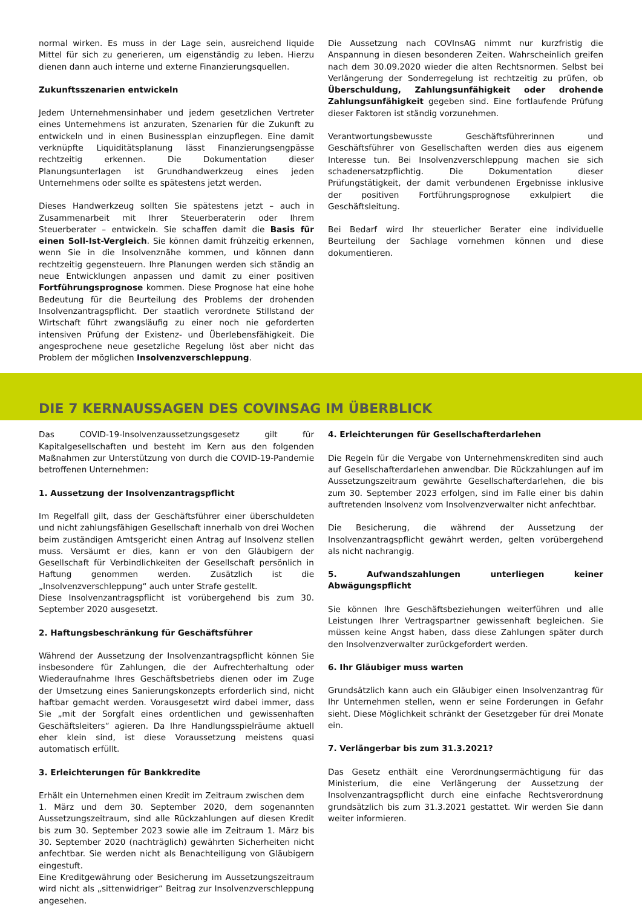normal wirken. Es muss in der Lage sein, ausreichend liquide Mittel für sich zu generieren, um eigenständig zu leben. Hierzu dienen dann auch interne und externe Finanzierungsquellen.
Zukunftsszenarien entwickeln
Jedem Unternehmensinhaber und jedem gesetzlichen Vertreter eines Unternehmens ist anzuraten, Szenarien für die Zukunft zu entwickeln und in einen Businessplan einzupflegen. Eine damit verknüpfte Liquiditätsplanung lässt Finanzierungsengpässe rechtzeitig erkennen. Die Dokumentation dieser Planungsunterlagen ist Grundhandwerkzeug eines jeden Unternehmens oder sollte es spätestens jetzt werden.
Dieses Handwerkzeug sollten Sie spätestens jetzt – auch in Zusammenarbeit mit Ihrer Steuerberaterin oder Ihrem Steuerberater – entwickeln. Sie schaffen damit die Basis für einen Soll-Ist-Vergleich. Sie können damit frühzeitig erkennen, wenn Sie in die Insolvenznähe kommen, und können dann rechtzeitig gegensteuern. Ihre Planungen werden sich ständig an neue Entwicklungen anpassen und damit zu einer positiven Fortführungsprognose kommen. Diese Prognose hat eine hohe Bedeutung für die Beurteilung des Problems der drohenden Insolvenzantragspflicht. Der staatlich verordnete Stillstand der Wirtschaft führt zwangsläufig zu einer noch nie geforderten intensiven Prüfung der Existenz- und Überlebensfähigkeit. Die angesprochene neue gesetzliche Regelung löst aber nicht das Problem der möglichen Insolvenzverschleppung.
Die Aussetzung nach COVInsAG nimmt nur kurzfristig die Anspannung in diesen besonderen Zeiten. Wahrscheinlich greifen nach dem 30.09.2020 wieder die alten Rechtsnormen. Selbst bei Verlängerung der Sonderregelung ist rechtzeitig zu prüfen, ob Überschuldung, Zahlungsunfähigkeit oder drohende Zahlungsunfähigkeit gegeben sind. Eine fortlaufende Prüfung dieser Faktoren ist ständig vorzunehmen.
Verantwortungsbewusste Geschäftsführerinnen und Geschäftsführer von Gesellschaften werden dies aus eigenem Interesse tun. Bei Insolvenzverschleppung machen sie sich schadenersatzpflichtig. Die Dokumentation dieser Prüfungstätigkeit, der damit verbundenen Ergebnisse inklusive der positiven Fortführungsprognose exkulpiert die Geschäftsleitung.
Bei Bedarf wird Ihr steuerlicher Berater eine individuelle Beurteilung der Sachlage vornehmen können und diese dokumentieren.
DIE 7 KERNAUSSAGEN DES COVINSAG IM ÜBERBLICK
Das COVID-19-Insolvenzaussetzungsgesetz gilt für Kapitalgesellschaften und besteht im Kern aus den folgenden Maßnahmen zur Unterstützung von durch die COVID-19-Pandemie betroffenen Unternehmen:
1. Aussetzung der Insolvenzantragspflicht
Im Regelfall gilt, dass der Geschäftsführer einer überschuldeten und nicht zahlungsfähigen Gesellschaft innerhalb von drei Wochen beim zuständigen Amtsgericht einen Antrag auf Insolvenz stellen muss. Versäumt er dies, kann er von den Gläubigern der Gesellschaft für Verbindlichkeiten der Gesellschaft persönlich in Haftung genommen werden. Zusätzlich ist die „Insolvenzverschleppung“ auch unter Strafe gestellt.
Diese Insolvenzantragspflicht ist vorübergehend bis zum 30. September 2020 ausgesetzt.
2. Haftungsbeschränkung für Geschäftsführer
Während der Aussetzung der Insolvenzantragspflicht können Sie insbesondere für Zahlungen, die der Aufrechterhaltung oder Wiederaufnahme Ihres Geschäftsbetriebs dienen oder im Zuge der Umsetzung eines Sanierungskonzepts erforderlich sind, nicht haftbar gemacht werden. Vorausgesetzt wird dabei immer, dass Sie „mit der Sorgfalt eines ordentlichen und gewissenhaften Geschäftsleiters“ agieren. Da Ihre Handlungsspielräume aktuell eher klein sind, ist diese Voraussetzung meistens quasi automatisch erfüllt.
3. Erleichterungen für Bankkredite
Erhält ein Unternehmen einen Kredit im Zeitraum zwischen dem
1. März und dem 30. September 2020, dem sogenannten Aussetzungszeitraum, sind alle Rückzahlungen auf diesen Kredit bis zum 30. September 2023 sowie alle im Zeitraum 1. März bis 30. September 2020 (nachträglich) gewährten Sicherheiten nicht anfechtbar. Sie werden nicht als Benachteiligung von Gläubigern eingestuft.
Eine Kreditgewährung oder Besicherung im Aussetzungszeitraum wird nicht als „sittenwidriger“ Beitrag zur Insolvenzverschleppung angesehen.
4. Erleichterungen für Gesellschafterdarlehen
Die Regeln für die Vergabe von Unternehmenskrediten sind auch auf Gesellschafterdarlehen anwendbar. Die Rückzahlungen auf im Aussetzungszeitraum gewährte Gesellschafterdarlehen, die bis zum 30. September 2023 erfolgen, sind im Falle einer bis dahin auftretenden Insolvenz vom Insolvenzverwalter nicht anfechtbar.
Die Besicherung, die während der Aussetzung der Insolvenzantragspflicht gewährt werden, gelten vorübergehend als nicht nachrangig.
5. Aufwandszahlungen unterliegen keiner Abwägungspflicht
Sie können Ihre Geschäftsbeziehungen weiterführen und alle Leistungen Ihrer Vertragspartner gewissenhaft begleichen. Sie müssen keine Angst haben, dass diese Zahlungen später durch den Insolvenzverwalter zurückgefordert werden.
6. Ihr Gläubiger muss warten
Grundsätzlich kann auch ein Gläubiger einen Insolvenzantrag für Ihr Unternehmen stellen, wenn er seine Forderungen in Gefahr sieht. Diese Möglichkeit schränkt der Gesetzgeber für drei Monate ein.
7. Verlängerbar bis zum 31.3.2021?
Das Gesetz enthält eine Verordnungsermächtigung für das Ministerium, die eine Verlängerung der Aussetzung der Insolvenzantragspflicht durch eine einfache Rechtsverordnung grundsätzlich bis zum 31.3.2021 gestattet. Wir werden Sie dann weiter informieren.